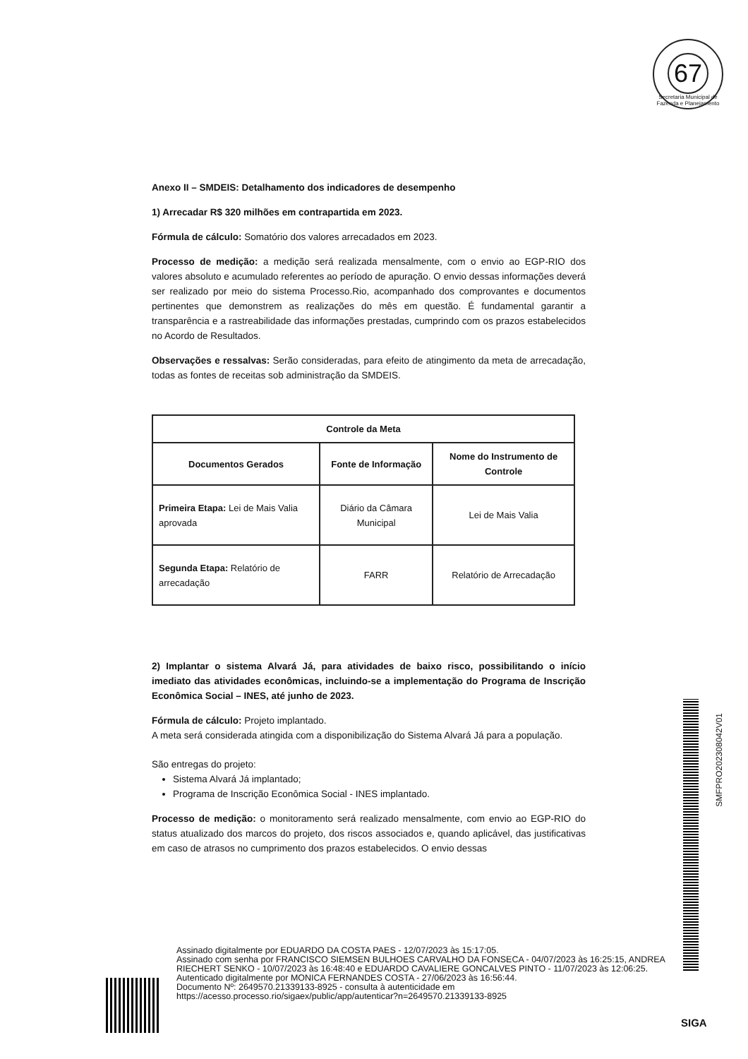67
Secretaria Municipal de Fazenda e Planejamento
Anexo II – SMDEIS: Detalhamento dos indicadores de desempenho
1) Arrecadar R$ 320 milhões em contrapartida em 2023.
Fórmula de cálculo: Somatório dos valores arrecadados em 2023.
Processo de medição: a medição será realizada mensalmente, com o envio ao EGP-RIO dos valores absoluto e acumulado referentes ao período de apuração. O envio dessas informações deverá ser realizado por meio do sistema Processo.Rio, acompanhado dos comprovantes e documentos pertinentes que demonstrem as realizações do mês em questão. É fundamental garantir a transparência e a rastreabilidade das informações prestadas, cumprindo com os prazos estabelecidos no Acordo de Resultados.
Observações e ressalvas: Serão consideradas, para efeito de atingimento da meta de arrecadação, todas as fontes de receitas sob administração da SMDEIS.
| Controle da Meta | | |
| --- | --- | --- |
| Documentos Gerados | Fonte de Informação | Nome do Instrumento de Controle |
| Primeira Etapa: Lei de Mais Valia aprovada | Diário da Câmara Municipal | Lei de Mais Valia |
| Segunda Etapa: Relatório de arrecadação | FARR | Relatório de Arrecadação |
2) Implantar o sistema Alvará Já, para atividades de baixo risco, possibilitando o início imediato das atividades econômicas, incluindo-se a implementação do Programa de Inscrição Econômica Social – INES, até junho de 2023.
Fórmula de cálculo: Projeto implantado.
A meta será considerada atingida com a disponibilização do Sistema Alvará Já para a população.
São entregas do projeto:
Sistema Alvará Já implantado;
Programa de Inscrição Econômica Social - INES implantado.
Processo de medição: o monitoramento será realizado mensalmente, com envio ao EGP-RIO do status atualizado dos marcos do projeto, dos riscos associados e, quando aplicável, das justificativas em caso de atrasos no cumprimento dos prazos estabelecidos. O envio dessas
SMFPRO202308042V01
Assinado digitalmente por EDUARDO DA COSTA PAES - 12/07/2023 às 15:17:05.
Assinado com senha por FRANCISCO SIEMSEN BULHOES CARVALHO DA FONSECA - 04/07/2023 às 16:25:15, ANDREA RIECHERT SENKO - 10/07/2023 às 16:48:40 e EDUARDO CAVALIERE GONCALVES PINTO - 11/07/2023 às 12:06:25.
Autenticado digitalmente por MONICA FERNANDES COSTA - 27/06/2023 às 16:56:44.
Documento Nº: 2649570.21339133-8925 - consulta à autenticidade em
https://acesso.processo.rio/sigaex/public/app/autenticar?n=2649570.21339133-8925
SIGA